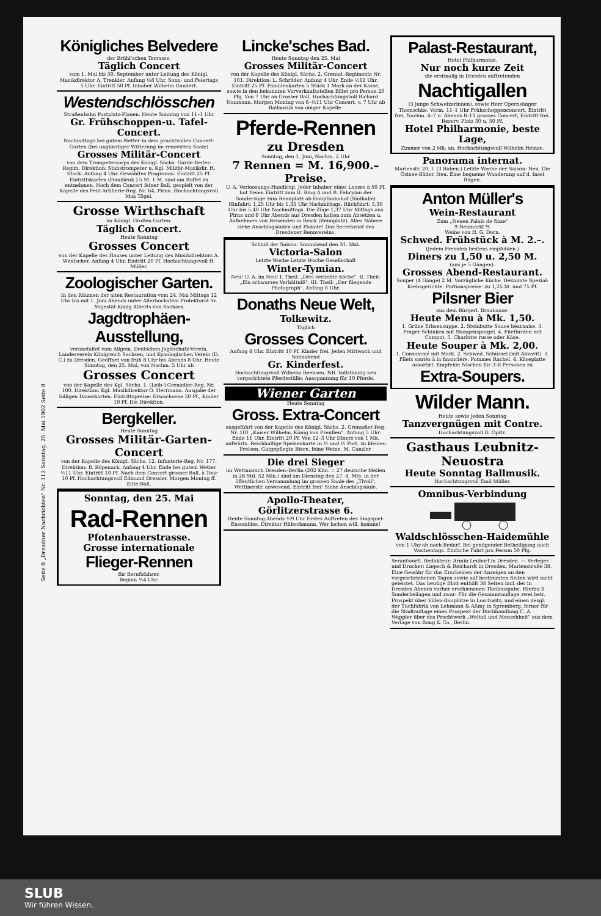Seite 8 „Dresdner Nachrichten" Nr. 112 Sonntag, 25. Mai 1902 Seite 8
Königliches Belvedere
der Brühl'schen Terrasse.
Täglich Concert
vom 1. Mai bis 30. September unter Leitung des Königl. Musikdirektor A. Trenkler. Anfang ½8 Uhr, Sonn- und Feiertags 5 Uhr. Eintritt 50 Pf. Inhaber Wilhelm Gandert.
Westendschlösschen
Straßenbahn Postplatz-Plauen. Heute Sonntag von 11–1 Uhr
Gr. Frühschoppen-u. Tafel-Concert.
Nachmittags bei gutem Wetter in dem prachtvollen Concert-Garten (bei ungünstiger Witterung im renovirten Saale)
Grosses Militär-Concert
von dem Trompetercorps des Königl. Sächs. Garde-Reiter-Regim. Direktion: Stabstrompeter u. Kgl. Militär-Musikdir. H. Stock. Anfang 4 Uhr. Gewähltes Programm. Eintritt 25 Pf. Eintrittskarten (Familienk.) 5 St. 1 M. sind am Buffet zu entnehmen. Nach dem Concert feiner Ball, gespielt von der Kapelle des Feld-Artillerie-Reg. Nr. 64, Pirna. Hochachtungsvoll Max Tögel.
Grosse Wirthschaft
im Königl. Großen Garten.
Täglich Concert.
Heute Sonntag
Grosses Concert
von der Kapelle des Hauses unter Leitung des Musikdirektors A. Wentscher. Anfang 4 Uhr. Eintritt 20 Pf. Hochachtungsvoll H. Müller.
Zoologischer Garten.
In den Räumen der alten Restauration vom 24. Mai Mittags 12 Uhr bis mit 1. Juni Abends unter Allerhöchstem Protektorat Sr. Majestät König Alberts von Sachsen
Jagdtrophäen-Ausstellung,
veranstaltet vom Allgem. Deutschen Jagdschutz-Verein, Landesverein Königreich Sachsen, und Kynologischen Verein (D. C.) zu Dresden. Geöffnet von früh 8 Uhr bis Abends 8 Uhr. Heute Sonntag, den 25. Mai, von Nachm. 5 Uhr ab
Grosses Concert
von der Kapelle des Kgl. Sächs. 1. (Leib-) Grenadier-Reg. Nr. 100. Direktion: Kgl. Musikdirektor O. Herrmann. Ausgabe der billigen Dauerkarten. Eintrittspreise: Erwachsene 50 Pf., Kinder 10 Pf. Die Direktion.
Bergkeller.
Heute Sonntag
Grosses Militär-Garten-Concert
von der Kapelle des Königl. Sächs. 12. Infanterie-Reg. Nr. 177. Direktion: B. Röpenack. Anfang 4 Uhr. Ende bei gutem Wetter ½11 Uhr. Eintritt 10 Pf. Nach dem Concert grosser Ball, à Tour 10 Pf. Hochachtungsvoll Edmund Dressler. Morgen Montag ff. Elite-Ball.
Sonntag, den 25. Mai
Rad-Rennen
Pfotenhauerstrasse.
Grosse internationale
Flieger-Rennen
für Berufsfahrer.
Beginn ½4 Uhr.
Lincke'sches Bad.
Heute Sonntag den 25. Mai
Grosses Militär-Concert
von der Kapelle des Königl. Sächs. 2. Grenad.-Regiments Nr. 101. Direktion: L. Schröder. Anfang 4 Uhr. Ende ½11 Uhr. Eintritt 25 Pf. Familienkarten 5 Stück 1 Mark an der Kasse, sowie in den bekannten Vorverkaufsstellen Billet pro Person 20 Pfg. Von 7 Uhr an Grosser Ball. Hochachtungsvoll Richard Naumann. Morgen Montag von 6–½11 Uhr Concert, v. 7 Uhr ab Ballmusik von obiger Kapelle.
Pferde-Rennen
zu Dresden
Sonntag, den 1. Juni, Nachm. 2 Uhr
7 Rennen = M. 16,900.– Preise.
U. A. Verloosungs-Handicap. Jeder Inhaber eines Looses à 50 Pf. hat freien Eintritt zum II. Ring A und B. Fahrplan der Sonderzüge zum Rennplatz ab Hauptbahnhof (Südhalle) Hinfahrt: 1,25 Uhr bis 1,35 Uhr Nachmittags. Rückfahrt: 5,30 Uhr bis 5,40 Uhr Nachmittags. Die Züge 1,37 Uhr Mittags aus Pirna und 6 Uhr Abends aus Dresden halten zum Absetzen u. Aufnehmen von Reisenden in Reick (Rennplatz). Alles Nähere siehe Anschlagsäulen und Plakate! Das Secretariat des Dresdener Rennvereins.
Schluß der Saison: Sonnabend den 31. Mai.
Victoria-Salon
Letzte Woche Letzte Woche Gesellschaft
Winter-Tymian.
Neu! U. A. im Neu! I. Theil: „Drei verliebte Köche". II. Theil: „Ein schwarzes Verhältniß". III. Theil: „Der fliegende Photograph". Anfang 8 Uhr.
Donaths Neue Welt,
Tolkewitz.
Täglich
Grosses Concert.
Anfang 4 Uhr. Eintritt 10 Pf. Kinder frei. Jeden Mittwoch und Sonnabend
Gr. Kinderfest.
Hochachtungsvoll Wilhelm Beensen. NB. Vollständig neu vorgerichtete Pferdeställe; Ausspannung für 10 Pferde.
Wiener Garten
Heute Sonntag
Gross. Extra-Concert
ausgeführt von der Kapelle des Königl. Sächs. 2. Grenadier-Reg. Nr. 101 „Kaiser Wilhelm, König von Preußen". Anfang 5 Uhr. Ende 11 Uhr. Eintritt 20 Pf. Von 12–3 Uhr Diners von 1 Mk. aufwärts. Reichhaltige Speisenkarte in ⅟₁ und ½ Port. zu kleinen Preisen. Gutgepflegte Biere, feine Weine. M. Canzler.
Die drei Sieger
im Wettmarsch Dresden–Berlin (202 Klm. = 27 deutsche Meilen in 26 Std. 52 Min.) sind am Dienstag den 27. d. Mts. in der öffentlichen Versammlung im grossen Saale des „Tivoli", Wettinerstr. anwesend. Eintritt frei! Siehe Anschlagsäule.
Apollo-Theater, Görlitzerstrasse 6.
Heute Sonntag Abends ½9 Uhr Erstes Auftreten des Singspiel-Ensembles, Direktor Hübschmann. Wer lachen will, komme!
Palast-Restaurant,
Hotel Philharmonie.
Nur noch kurze Zeit
die erstmalig in Dresden auftretenden
Nachtigallen
(3 junge Schweizerinnen), sowie Herr Opernsänger Thomschke. Vorm. 11–1 Uhr Frühschoppenconcert, Eintritt frei, Nachm. 4–7 u. Abends 8–11 grosses Concert, Eintritt frei. Reserv. Platz 30 u. 50 Pf.
Hotel Philharmonie, beste Lage,
Zimmer von 2 Mk. an. Hochachtungsvoll Wilhelm Heinze.
Panorama internat.
Marienstr. 20, I. (3 Raben.) Letzte Woche der Saison: Neu. Die Ostsee-Bäder. Neu. Eine bequeme Wanderung auf d. Insel Rügen.
Anton Müller's
Wein-Restaurant
Zum „Neuen Palais de Saxe"
9 Neumarkt 9.
Weine von H. G. Dorn.
Schwed. Frühstück à M. 2.–.
(Jedem Fremden bestens empfohlen.)
Diners zu 1,50 u. 2,50 M.
(aus je 5 Gängen).
Grosses Abend-Restaurant.
Souper (4 Gänge) 2 M. Vorzügliche Küche. Bekannte Spezial-Krebsgerichte. Portionspreise: zu 1,25 M. und 75 Pf.
Pilsner Bier
aus dem Bürgerl. Brauhause.
Heute Menu à Mk. 1,50.
1. Grüne Erbsensuppe. 2. Steinbutte Sauce béarnaise. 3. Prager Schinken mit Stangenspargel. 4. Filetbraten mit Compot. 5. Charlotte russe oder Käse.
Heute Souper à Mk. 2,00.
1. Consommé mit Mark. 2. Schwed. Schüssel (mit Akvavit). 3. Filets sautés à la financière. Pommes Rachel. 4. Käseplatte assortirt. Empfehle Nischen für 3–8 Personen zu
Extra-Soupers.
Wilder Mann.
Heute sowie jeden Sonntag
Tanzvergnügen mit Contre.
Hochachtungsvoll G. Opitz.
Gasthaus Leubnitz-Neuostra
Heute Sonntag Ballmusik.
Hochachtungsvoll Emil Müller.
Omnibus-Verbindung
Waldschlösschen-Haidemühle
von 1 Uhr ab nach Bedarf. Bei genügender Betheiligung auch Wochentags. Einfache Fahrt pro Person 50 Pfg.
Verantwortl. Redakteur: Armin Leuhorf in Dresden. — Verleger und Drucker: Liepsch & Reichardt in Dresden, Marienstraße 38. Eine Gewähr für das Erscheinen der Anzeigen an den vorgeschriebenen Tagen sowie auf bestimmten Seiten wird nicht geleistet. Das heutige Blatt enthält 38 Seiten incl. der in Dresden Abends vorher erschienenen Theilausgabe. Hierzu 3 Sonderbeilagen und zwar: Für die Gesammtauflage zwei betr. Prospekt über Villen-Bauplätze in Loschwitz, und einen desgl. der Tuchfabrik von Lehmann & Aßmy in Spremberg, ferner für die Stadtauflage einen Prospekt der Buchhandlung C. A. Wappler über das Prachtwerk „Weltall und Menschheit" aus dem Verlage von Bong & Co., Berlin.
SLUB
Wir führen Wissen.